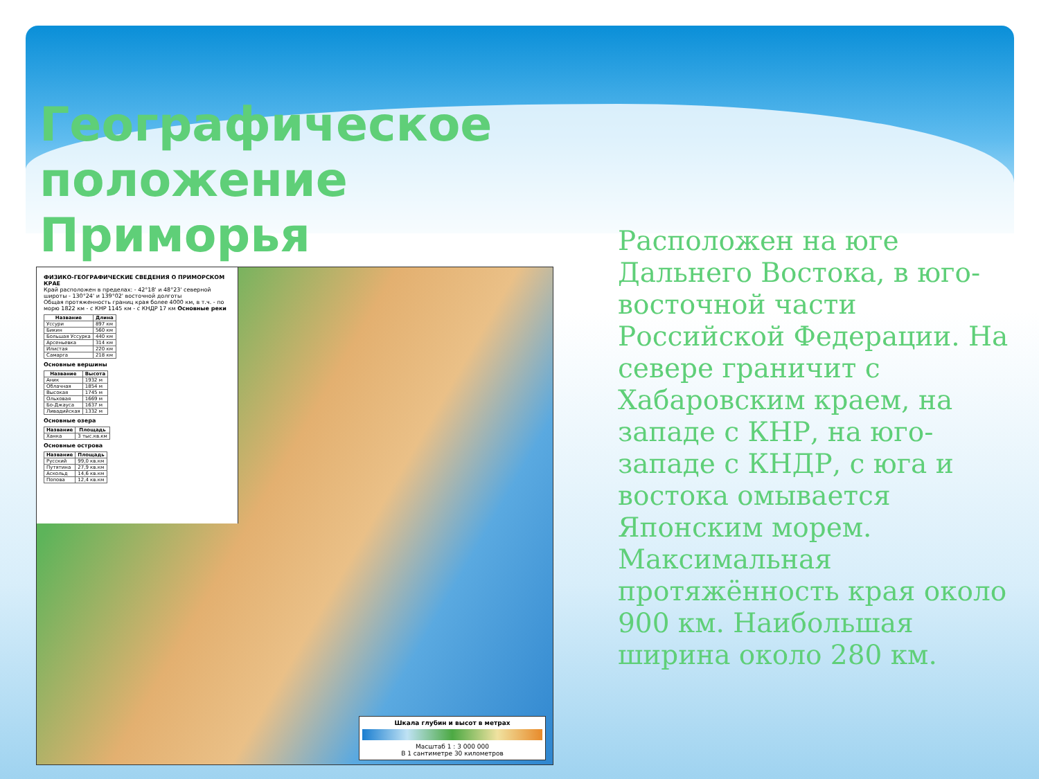Географическое положение Приморья
ФИЗИКО-ГЕОГРАФИЧЕСКИЕ СВЕДЕНИЯ О ПРИМОРСКОМ КРАЕ
Край расположен в пределах: - 42°18' и 48°23' северной широты - 130°24' и 139°02' восточной долготы
Общая протяженность границ края более 4000 км, в т.ч. - по морю 1822 км - с КНР 1145 км - с КНДР 17 км Основные реки
| Название | Длина |
| --- | --- |
| Уссури | 897 км |
| Бикин | 560 км |
| Большая Уссурка | 440 км |
| Арсеньевка | 314 км |
| Илистая | 220 км |
| Самарга | 218 км |
Основные вершины
| Название | Высота |
| --- | --- |
| Аник | 1932 м |
| Облачная | 1854 м |
| Высокая | 1745 м |
| Ольховая | 1669 м |
| Бо-Джауса | 1637 м |
| Ливадийская | 1332 м |
Основные озера
| Название | Площадь |
| --- | --- |
| Ханка | 3 тыс.кв.км |
Основные острова
| Название | Площадь |
| --- | --- |
| Русский | 99,0 кв.км |
| Путятина | 27,9 кв.км |
| Аскольд | 14,6 кв.км |
| Попова | 12,4 кв.км |
Шкала глубин и высот в метрах
Масштаб 1 : 3 000 000
В 1 сантиметре 30 километров
Расположен на юге Дальнего Востока, в юго-восточной части Российской Федерации. На севере граничит с Хабаровским краем, на западе с КНР, на юго-западе с КНДР, с юга и востока омывается Японским морем. Максимальная протяжённость края около 900 км. Наибольшая ширина около 280 км.